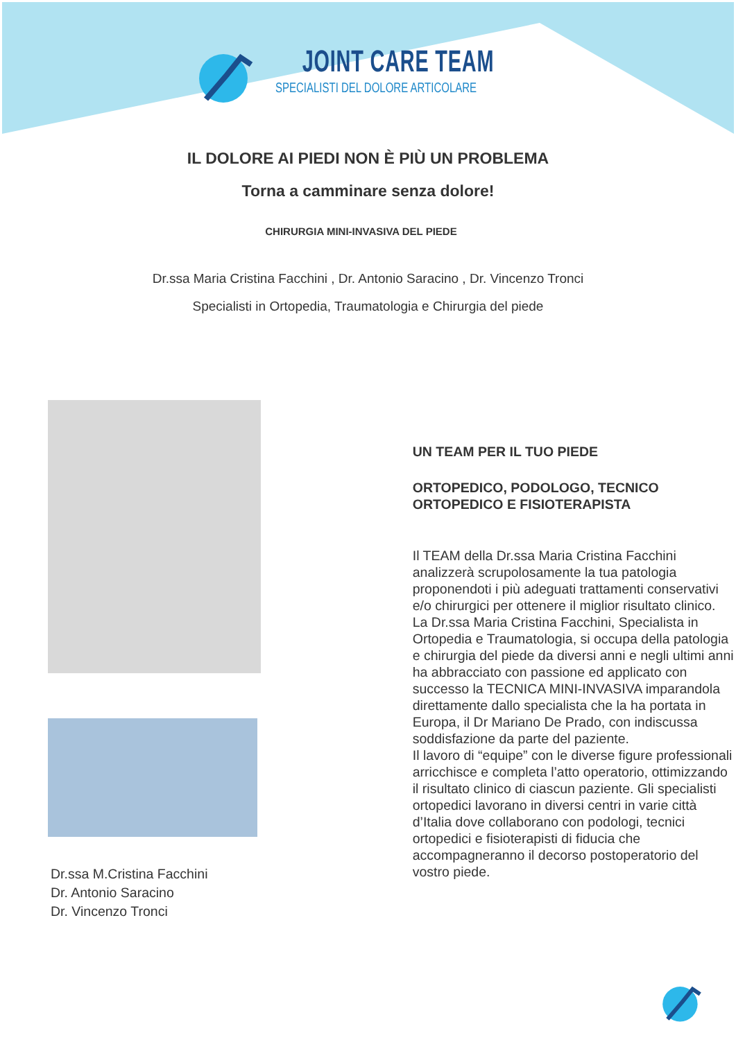JOINT CARE TEAM
SPECIALISTI DEL DOLORE ARTICOLARE
IL DOLORE AI PIEDI NON È PIÙ UN PROBLEMA
Torna a camminare senza dolore!
CHIRURGIA MINI-INVASIVA DEL PIEDE
Dr.ssa Maria Cristina Facchini , Dr. Antonio Saracino , Dr. Vincenzo Tronci
Specialisti in Ortopedia, Traumatologia e Chirurgia del piede
Dr.ssa M.Cristina Facchini
Dr. Antonio Saracino
Dr. Vincenzo Tronci
UN TEAM PER IL TUO PIEDE
ORTOPEDICO, PODOLOGO, TECNICO ORTOPEDICO E FISIOTERAPISTA
Il TEAM della Dr.ssa Maria Cristina Facchini analizzerà scrupolosamente la tua patologia proponendoti i più adeguati trattamenti conservativi e/o chirurgici per ottenere il miglior risultato clinico.
La Dr.ssa Maria Cristina Facchini, Specialista in Ortopedia e Traumatologia, si occupa della patologia e chirurgia del piede da diversi anni e negli ultimi anni ha abbracciato con passione ed applicato con successo la TECNICA MINI-INVASIVA imparandola direttamente dallo specialista che la ha portata in Europa, il Dr Mariano De Prado, con indiscussa soddisfazione da parte del paziente.
Il lavoro di “equipe” con le diverse figure professionali arricchisce e completa l’atto operatorio, ottimizzando il risultato clinico di ciascun paziente. Gli specialisti ortopedici lavorano in diversi centri in varie città d’Italia dove collaborano con podologi, tecnici ortopedici e fisioterapisti di fiducia che accompagneranno il decorso postoperatorio del vostro piede.